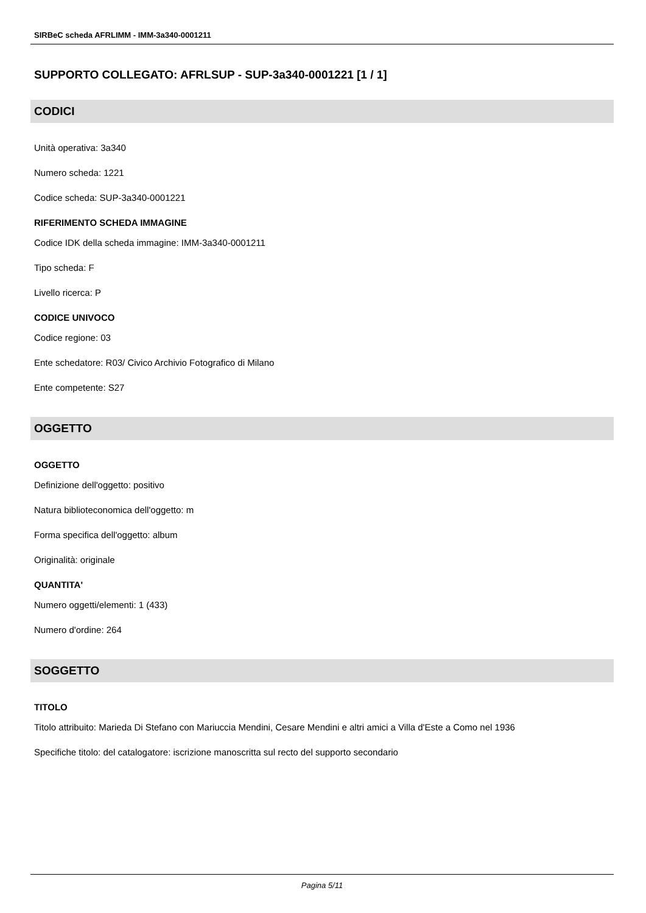SIRBeC scheda AFRLIMM - IMM-3a340-0001211
SUPPORTO COLLEGATO: AFRLSUP - SUP-3a340-0001221 [1 / 1]
CODICI
Unità operativa: 3a340
Numero scheda: 1221
Codice scheda: SUP-3a340-0001221
RIFERIMENTO SCHEDA IMMAGINE
Codice IDK della scheda immagine: IMM-3a340-0001211
Tipo scheda: F
Livello ricerca: P
CODICE UNIVOCO
Codice regione: 03
Ente schedatore: R03/ Civico Archivio Fotografico di Milano
Ente competente: S27
OGGETTO
OGGETTO
Definizione dell'oggetto: positivo
Natura biblioteconomica dell'oggetto: m
Forma specifica dell'oggetto: album
Originalità: originale
QUANTITA'
Numero oggetti/elementi: 1 (433)
Numero d'ordine: 264
SOGGETTO
TITOLO
Titolo attribuito: Marieda Di Stefano con Mariuccia Mendini, Cesare Mendini e altri amici a Villa d'Este a Como nel 1936
Specifiche titolo: del catalogatore: iscrizione manoscritta sul recto del supporto secondario
Pagina 5/11